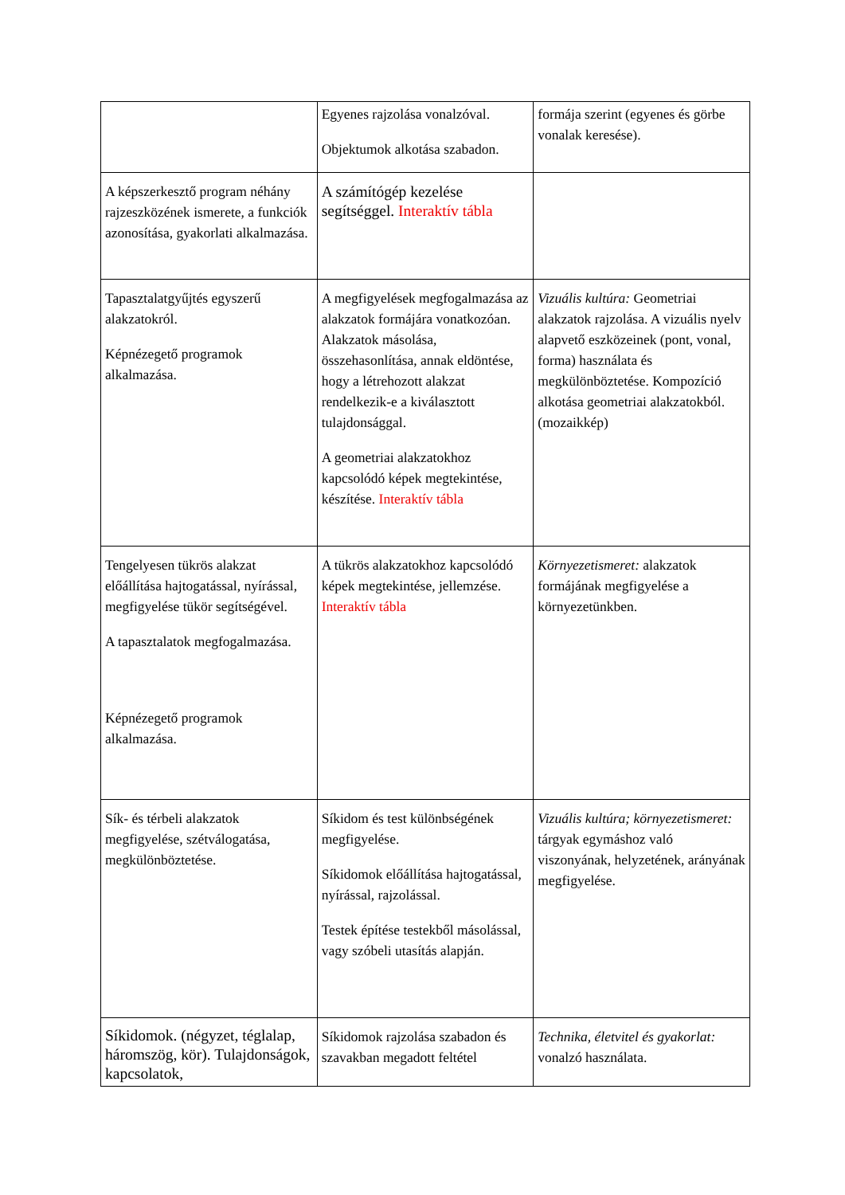| | Egyenes rajzolása vonalzóval. Objektumok alkotása szabadon. | formája szerint (egyenes és görbe vonalak keresése). |
| A képszerkesztő program néhány rajzeszközének ismerete, a funkciók azonosítása, gyakorlati alkalmazása. | A számítógép kezelése segítséggel. Interaktív tábla | |
| Tapasztalatgyűjtés egyszerű alakzatokról. Képnézegető programok alkalmazása. | A megfigyelések megfogalmazása az alakzatok formájára vonatkozóan. Alakzatok másolása, összehasonlítása, annak eldöntése, hogy a létrehozott alakzat rendelkezik-e a kiválasztott tulajdonsággal. A geometriai alakzatokhoz kapcsolódó képek megtekintése, készítése. Interaktív tábla | Vizuális kultúra: Geometriai alakzatok rajzolása. A vizuális nyelv alapvető eszközeinek (pont, vonal, forma) használata és megkülönböztetése. Kompozíció alkotása geometriai alakzatokból.(mozaikkép) |
| Tengelyesen tükrös alakzat előállítása hajtogatással, nyírással, megfigyelése tükör segítségével. A tapasztalatok megfogalmazása. Képnézegető programok alkalmazása. | A tükrös alakzatokhoz kapcsolódó képek megtekintése, jellemzése. Interaktív tábla | Környezetismeret: alakzatok formájának megfigyelése a környezetünkben. |
| Sík- és térbeli alakzatok megfigyelése, szétválogatása, megkülönböztetése. | Síkidom és test különbségének megfigyelése. Síkidomok előállítása hajtogatással, nyírással, rajzolással. Testek építése testekből másolással, vagy szóbeli utasítás alapján. | Vizuális kultúra; környezetismeret: tárgyak egymáshoz való viszonyának, helyzetének, arányának megfigyelése. |
| Síkidomok. (négyzet, téglalap, háromszög, kör). Tulajdonságok, kapcsolatok, | Síkidomok rajzolása szabadon és szavakban megadott feltétel | Technika, életvitel és gyakorlat: vonalzó használata. |